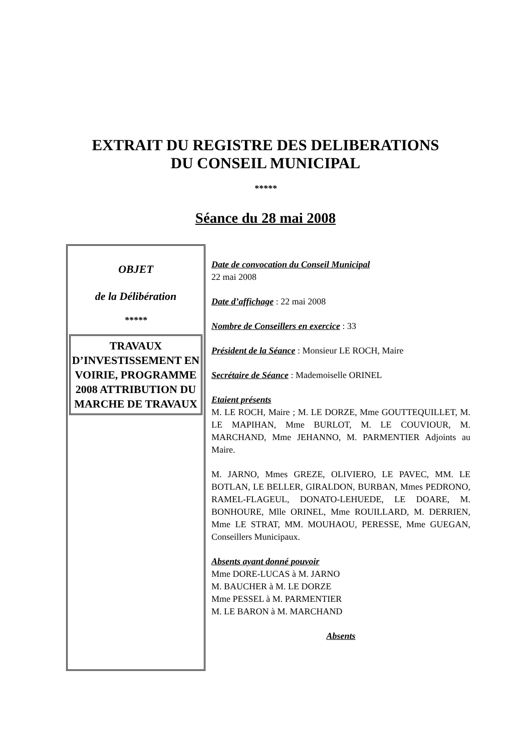EXTRAIT DU REGISTRE DES DELIBERATIONS
DU CONSEIL MUNICIPAL
*****
Séance du 28 mai 2008
OBJET
de la Délibération
*****
TRAVAUX D’INVESTISSEMENT EN VOIRIE, PROGRAMME 2008 ATTRIBUTION DU MARCHE DE TRAVAUX
Date de convocation du Conseil Municipal
22 mai 2008
Date d’affichage : 22 mai 2008
Nombre de Conseillers en exercice : 33
Président de la Séance : Monsieur LE ROCH, Maire
Secrétaire de Séance : Mademoiselle ORINEL
Etaient présents
M. LE ROCH, Maire ; M. LE DORZE, Mme GOUTTEQUILLET, M. LE MAPIHAN, Mme BURLOT, M. LE COUVIOUR, M. MARCHAND, Mme JEHANNO, M. PARMENTIER Adjoints au Maire.
M. JARNO, Mmes GREZE, OLIVIERO, LE PAVEC, MM. LE BOTLAN, LE BELLER, GIRALDON, BURBAN, Mmes PEDRONO, RAMEL-FLAGEUL, DONATO-LEHUEDE, LE DOARE, M. BONHOURE, Mlle ORINEL, Mme ROUILLARD, M. DERRIEN, Mme LE STRAT, MM. MOUHAOU, PERESSE, Mme GUEGAN, Conseillers Municipaux.
Absents ayant donné pouvoir
Mme DORE-LUCAS à M. JARNO
M. BAUCHER à M. LE DORZE
Mme PESSEL à M. PARMENTIER
M. LE BARON à M. MARCHAND
Absents